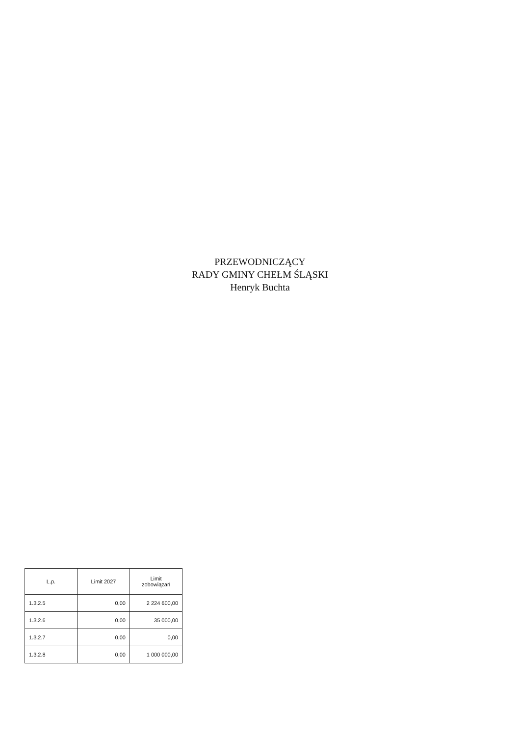PRZEWODNICZĄCY
RADY GMINY CHEŁM ŚLĄSKI
Henryk Buchta
| L.p. | Limit 2027 | Limit zobowiązań |
| --- | --- | --- |
| 1.3.2.5 | 0,00 | 2 224 600,00 |
| 1.3.2.6 | 0,00 | 35 000,00 |
| 1.3.2.7 | 0,00 | 0,00 |
| 1.3.2.8 | 0,00 | 1 000 000,00 |